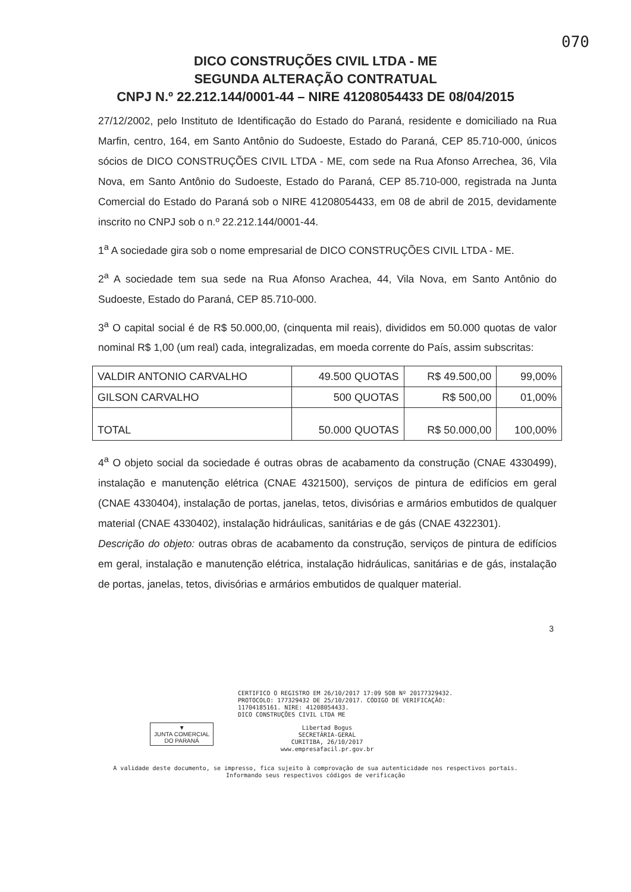070
DICO CONSTRUÇÕES CIVIL LTDA - ME
SEGUNDA ALTERAÇÃO CONTRATUAL
CNPJ N.º 22.212.144/0001-44 – NIRE 41208054433 DE 08/04/2015
27/12/2002, pelo Instituto de Identificação do Estado do Paraná, residente e domiciliado na Rua Marfin, centro, 164, em Santo Antônio do Sudoeste, Estado do Paraná, CEP 85.710-000, únicos sócios de DICO CONSTRUÇÕES CIVIL LTDA - ME, com sede na Rua Afonso Arrechea, 36, Vila Nova, em Santo Antônio do Sudoeste, Estado do Paraná, CEP 85.710-000, registrada na Junta Comercial do Estado do Paraná sob o NIRE 41208054433, em 08 de abril de 2015, devidamente inscrito no CNPJ sob o n.º 22.212.144/0001-44.
1<sup>a</sup> A sociedade gira sob o nome empresarial de DICO CONSTRUÇÕES CIVIL LTDA - ME.
2<sup>a</sup> A sociedade tem sua sede na Rua Afonso Arachea, 44, Vila Nova, em Santo Antônio do Sudoeste, Estado do Paraná, CEP 85.710-000.
3<sup>a</sup> O capital social é de R$ 50.000,00, (cinquenta mil reais), divididos em 50.000 quotas de valor nominal R$ 1,00 (um real) cada, integralizadas, em moeda corrente do País, assim subscritas:
| VALDIR ANTONIO CARVALHO | 49.500 QUOTAS | R$ 49.500,00 | 99,00% |
| GILSON CARVALHO | 500 QUOTAS | R$ 500,00 | 01,00% |
| TOTAL | 50.000 QUOTAS | R$ 50.000,00 | 100,00% |
4<sup>a</sup> O objeto social da sociedade é outras obras de acabamento da construção (CNAE 4330499), instalação e manutenção elétrica (CNAE 4321500), serviços de pintura de edifícios em geral (CNAE 4330404), instalação de portas, janelas, tetos, divisórias e armários embutidos de qualquer material (CNAE 4330402), instalação hidráulicas, sanitárias e de gás (CNAE 4322301).
Descrição do objeto: outras obras de acabamento da construção, serviços de pintura de edifícios em geral, instalação e manutenção elétrica, instalação hidráulicas, sanitárias e de gás, instalação de portas, janelas, tetos, divisórias e armários embutidos de qualquer material.
3
CERTIFICO O REGISTRO EM 26/10/2017 17:09 SOB Nº 20177329432.
PROTOCOLO: 177329432 DE 25/10/2017. CÓDIGO DE VERIFICAÇÃO:
11704185161. NIRE: 41208054433.
DICO CONSTRUÇÕES CIVIL LTDA ME
▼
JUNTA COMERCIAL
DO PARANÁ
Libertad Bogus
SECRETÁRIA-GERAL
CURITIBA, 26/10/2017
www.empresafacil.pr.gov.br
A validade deste documento, se impresso, fica sujeito à comprovação de sua autenticidade nos respectivos portais.
Informando seus respectivos códigos de verificação